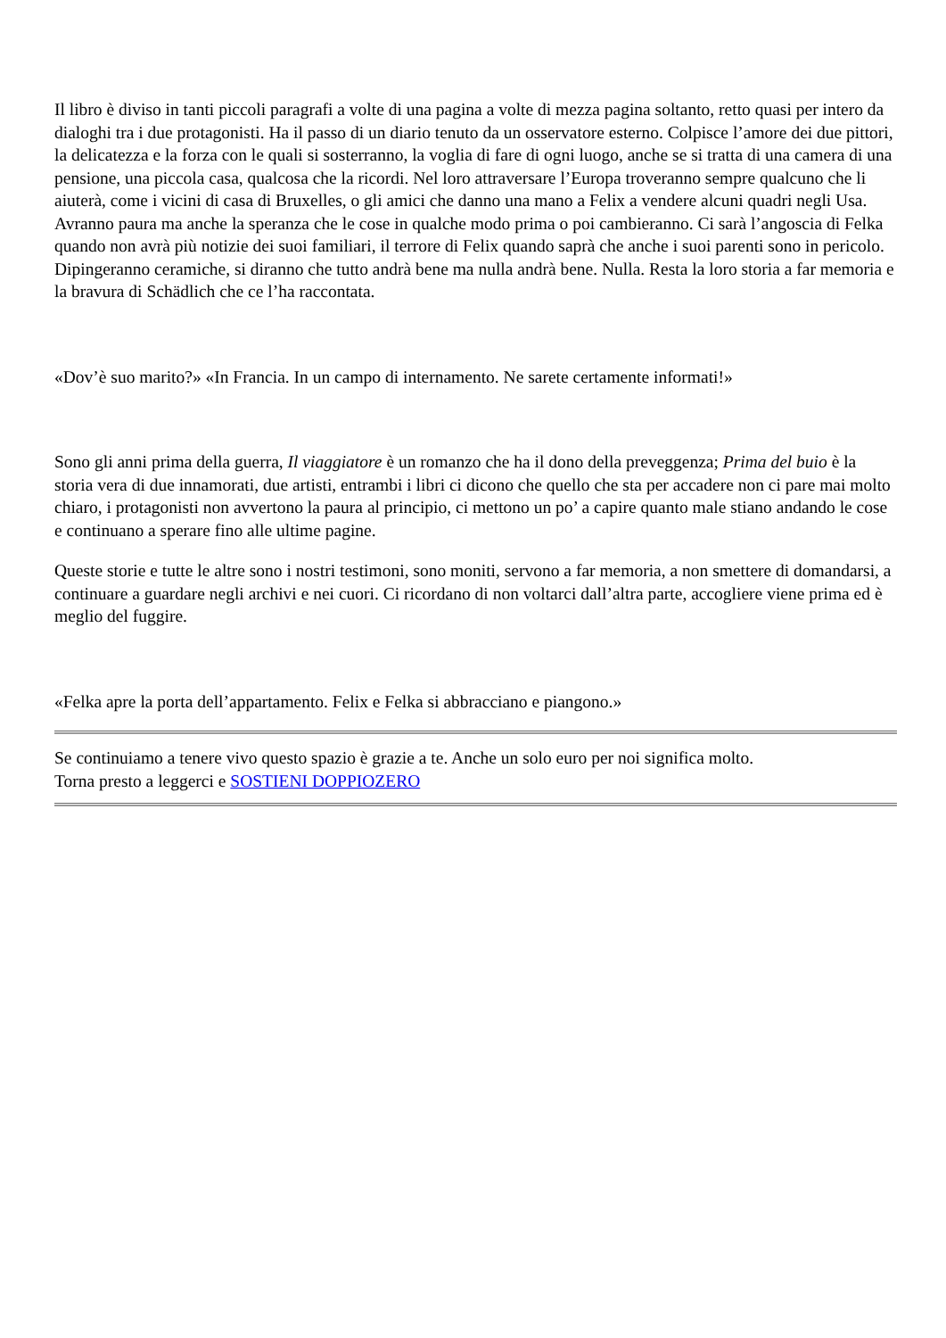Il libro è diviso in tanti piccoli paragrafi a volte di una pagina a volte di mezza pagina soltanto, retto quasi per intero da dialoghi tra i due protagonisti. Ha il passo di un diario tenuto da un osservatore esterno. Colpisce l’amore dei due pittori, la delicatezza e la forza con le quali si sosterranno, la voglia di fare di ogni luogo, anche se si tratta di una camera di una pensione, una piccola casa, qualcosa che la ricordi. Nel loro attraversare l’Europa troveranno sempre qualcuno che li aiuterà, come i vicini di casa di Bruxelles, o gli amici che danno una mano a Felix a vendere alcuni quadri negli Usa. Avranno paura ma anche la speranza che le cose in qualche modo prima o poi cambieranno. Ci sarà l’angoscia di Felka quando non avrà più notizie dei suoi familiari, il terrore di Felix quando saprà che anche i suoi parenti sono in pericolo. Dipingeranno ceramiche, si diranno che tutto andrà bene ma nulla andrà bene. Nulla. Resta la loro storia a far memoria e la bravura di Schädlich che ce l’ha raccontata.
«Dov’è suo marito?» «In Francia. In un campo di internamento. Ne sarete certamente informati!»
Sono gli anni prima della guerra, Il viaggiatore è un romanzo che ha il dono della preveggenza; Prima del buio è la storia vera di due innamorati, due artisti, entrambi i libri ci dicono che quello che sta per accadere non ci pare mai molto chiaro, i protagonisti non avvertono la paura al principio, ci mettono un po’ a capire quanto male stiano andando le cose e continuano a sperare fino alle ultime pagine.
Queste storie e tutte le altre sono i nostri testimoni, sono moniti, servono a far memoria, a non smettere di domandarsi, a continuare a guardare negli archivi e nei cuori. Ci ricordano di non voltarci dall’altra parte, accogliere viene prima ed è meglio del fuggire.
«Felka apre la porta dell’appartamento. Felix e Felka si abbracciano e piangono.»
Se continuiamo a tenere vivo questo spazio è grazie a te. Anche un solo euro per noi significa molto.
Torna presto a leggerci e SOSTIENI DOPPIOZERO